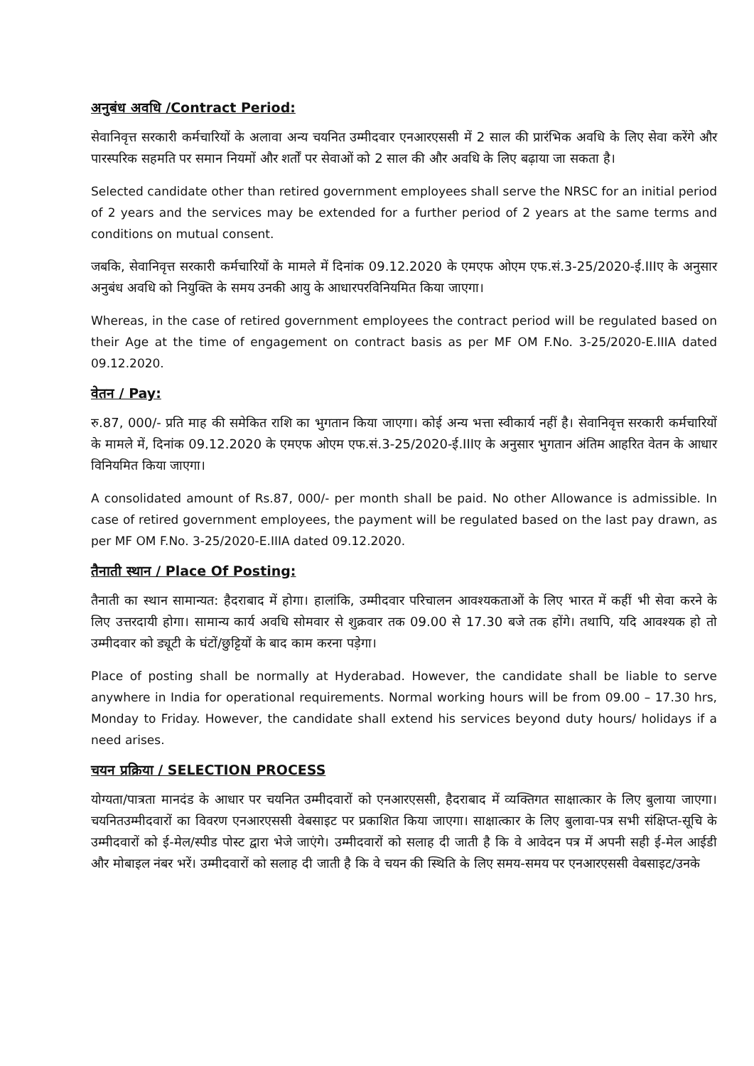अनुबंध अवधि /Contract Period:
सेवानिवृत्त सरकारी कर्मचारियों के अलावा अन्य चयनित उम्मीदवार एनआरएससी में 2 साल की प्रारंभिक अवधि के लिए सेवा करेंगे और पारस्परिक सहमति पर समान नियमों और शर्तों पर सेवाओं को 2 साल की और अवधि के लिए बढ़ाया जा सकता है।
Selected candidate other than retired government employees shall serve the NRSC for an initial period of 2 years and the services may be extended for a further period of 2 years at the same terms and conditions on mutual consent.
जबकि, सेवानिवृत्त सरकारी कर्मचारियों के मामले में दिनांक 09.12.2020 के एमएफ ओएम एफ.सं.3-25/2020-ई.IIIए के अनुसार अनुबंध अवधि को नियुक्ति के समय उनकी आयु के आधारपरविनियमित किया जाएगा।
Whereas, in the case of retired government employees the contract period will be regulated based on their Age at the time of engagement on contract basis as per MF OM F.No. 3-25/2020-E.IIIA dated 09.12.2020.
वेतन / Pay:
रु.87, 000/- प्रति माह की समेकित राशि का भुगतान किया जाएगा। कोई अन्य भत्ता स्वीकार्य नहीं है। सेवानिवृत्त सरकारी कर्मचारियों के मामले में, दिनांक 09.12.2020 के एमएफ ओएम एफ.सं.3-25/2020-ई.IIIए के अनुसार भुगतान अंतिम आहरित वेतन के आधार विनियमित किया जाएगा।
A consolidated amount of Rs.87, 000/- per month shall be paid. No other Allowance is admissible. In case of retired government employees, the payment will be regulated based on the last pay drawn, as per MF OM F.No. 3-25/2020-E.IIIA dated 09.12.2020.
तैनाती स्थान / Place Of Posting:
तैनाती का स्थान सामान्यत: हैदराबाद में होगा। हालांकि, उम्मीदवार परिचालन आवश्यकताओं के लिए भारत में कहीं भी सेवा करने के लिए उत्तरदायी होगा। सामान्य कार्य अवधि सोमवार से शुक्रवार तक 09.00 से 17.30 बजे तक होंगे। तथापि, यदि आवश्यक हो तो उम्मीदवार को ड्यूटी के घंटों/छुट्टियों के बाद काम करना पड़ेगा।
Place of posting shall be normally at Hyderabad. However, the candidate shall be liable to serve anywhere in India for operational requirements. Normal working hours will be from 09.00 – 17.30 hrs, Monday to Friday. However, the candidate shall extend his services beyond duty hours/ holidays if a need arises.
चयन प्रक्रिया / SELECTION PROCESS
योग्यता/पात्रता मानदंड के आधार पर चयनित उम्मीदवारों को एनआरएससी, हैदराबाद में व्यक्तिगत साक्षात्कार के लिए बुलाया जाएगा। चयनितउम्मीदवारों का विवरण एनआरएससी वेबसाइट पर प्रकाशित किया जाएगा। साक्षात्कार के लिए बुलावा-पत्र सभी संक्षिप्त-सूचि के उम्मीदवारों को ई-मेल/स्पीड पोस्ट द्वारा भेजे जाएंगे। उम्मीदवारों को सलाह दी जाती है कि वे आवेदन पत्र में अपनी सही ई-मेल आईडी और मोबाइल नंबर भरें। उम्मीदवारों को सलाह दी जाती है कि वे चयन की स्थिति के लिए समय-समय पर एनआरएससी वेबसाइट/उनके